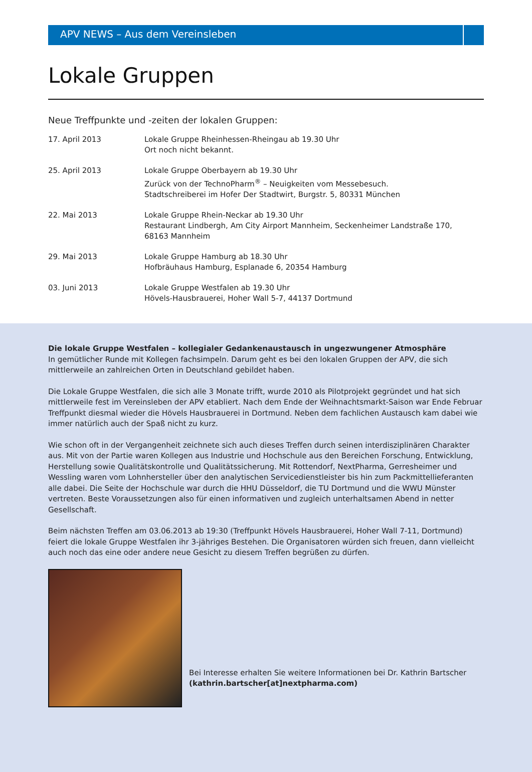APV NEWS – Aus dem Vereinsleben
Lokale Gruppen
Neue Treffpunkte und -zeiten der lokalen Gruppen:
| 17. April 2013 | Lokale Gruppe Rheinhessen-Rheingau ab 19.30 Uhr Ort noch nicht bekannt. |
| 25. April 2013 | Lokale Gruppe Oberbayern ab 19.30 Uhr Zurück von der TechnoPharm<sup>®</sup> – Neuigkeiten vom Messebesuch. Stadtschreiberei im Hofer Der Stadtwirt, Burgstr. 5, 80331 München |
| 22. Mai 2013 | Lokale Gruppe Rhein-Neckar ab 19.30 Uhr Restaurant Lindbergh, Am City Airport Mannheim, Seckenheimer Landstraße 170, 68163 Mannheim |
| 29. Mai 2013 | Lokale Gruppe Hamburg ab 18.30 Uhr Hofbräuhaus Hamburg, Esplanade 6, 20354 Hamburg |
| 03. Juni 2013 | Lokale Gruppe Westfalen ab 19.30 Uhr Hövels-Hausbrauerei, Hoher Wall 5-7, 44137 Dortmund |
Die lokale Gruppe Westfalen – kollegialer Gedankenaustausch in ungezwungener Atmosphäre
In gemütlicher Runde mit Kollegen fachsimpeln. Darum geht es bei den lokalen Gruppen der APV, die sich mittlerweile an zahlreichen Orten in Deutschland gebildet haben.
Die Lokale Gruppe Westfalen, die sich alle 3 Monate trifft, wurde 2010 als Pilotprojekt gegründet und hat sich mittlerweile fest im Vereinsleben der APV etabliert. Nach dem Ende der Weihnachtsmarkt-Saison war Ende Februar Treffpunkt diesmal wieder die Hövels Hausbrauerei in Dortmund. Neben dem fachlichen Austausch kam dabei wie immer natürlich auch der Spaß nicht zu kurz.
Wie schon oft in der Vergangenheit zeichnete sich auch dieses Treffen durch seinen interdisziplinären Charakter aus. Mit von der Partie waren Kollegen aus Industrie und Hochschule aus den Bereichen Forschung, Entwicklung, Herstellung sowie Quali­tätskontrolle und Qualitätssicherung. Mit Rottendorf, NextPharma, Gerresheimer und Wessling waren vom Lohnhersteller über den analytischen Servicedienstleister bis hin zum Packmittellieferanten alle dabei. Die Seite der Hochschule war durch die HHU Düsseldorf, die TU Dortmund und die WWU Münster vertreten. Beste Voraussetzungen also für einen informativen und zugleich unterhaltsamen Abend in netter Gesellschaft.
Beim nächsten Treffen am 03.06.2013 ab 19:30 (Treffpunkt Hövels Hausbrauerei, Hoher Wall 7-11, Dortmund) feiert die lo­kale Gruppe Westfalen ihr 3-jähriges Bestehen. Die Organisatoren würden sich freuen, dann vielleicht auch noch das eine oder andere neue Gesicht zu diesem Treffen begrüßen zu dürfen.
Bei Interesse erhalten Sie weitere Informationen bei Dr. Kathrin Bartscher (kathrin.bartscher[at]nextpharma.com)